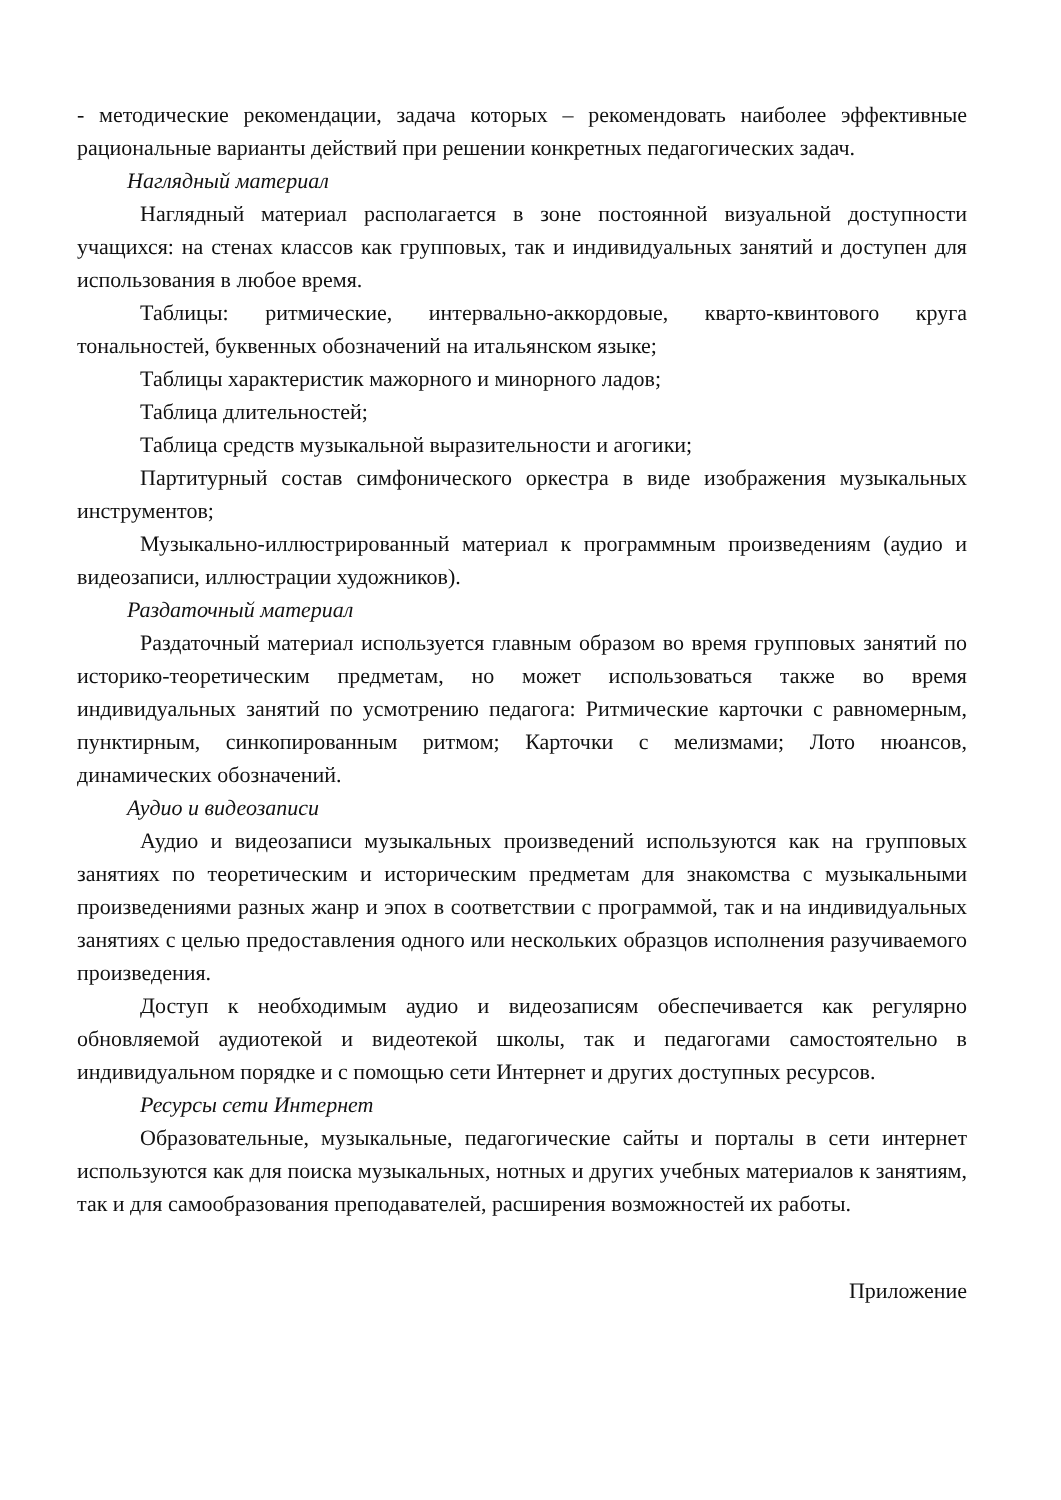- методические рекомендации, задача которых – рекомендовать наиболее эффективные рациональные варианты действий при решении конкретных педагогических задач.
Наглядный материал
Наглядный материал располагается в зоне постоянной визуальной доступности учащихся: на стенах классов как групповых, так и индивидуальных занятий и доступен для использования в любое время.
Таблицы: ритмические, интервально-аккордовые, кварто-квинтового круга тональностей, буквенных обозначений на итальянском языке;
Таблицы характеристик мажорного и минорного ладов;
Таблица длительностей;
Таблица средств музыкальной выразительности и агогики;
Партитурный состав симфонического оркестра в виде изображения музыкальных инструментов;
Музыкально-иллюстрированный материал к программным произведениям (аудио и видеозаписи, иллюстрации художников).
Раздаточный материал
Раздаточный материал используется главным образом во время групповых занятий по историко-теоретическим предметам, но может использоваться также во время индивидуальных занятий по усмотрению педагога: Ритмические карточки с равномерным, пунктирным, синкопированным ритмом; Карточки с мелизмами; Лото нюансов, динамических обозначений.
Аудио и видеозаписи
Аудио и видеозаписи музыкальных произведений используются как на групповых занятиях по теоретическим и историческим предметам для знакомства с музыкальными произведениями разных жанр и эпох в соответствии с программой, так и на индивидуальных занятиях с целью предоставления одного или нескольких образцов исполнения разучиваемого произведения.
Доступ к необходимым аудио и видеозаписям обеспечивается как регулярно обновляемой аудиотекой и видеотекой школы, так и педагогами самостоятельно в индивидуальном порядке и с помощью сети Интернет и других доступных ресурсов.
Ресурсы сети Интернет
Образовательные, музыкальные, педагогические сайты и порталы в сети интернет используются как для поиска музыкальных, нотных и других учебных материалов к занятиям, так и для самообразования преподавателей, расширения возможностей их работы.
Приложение